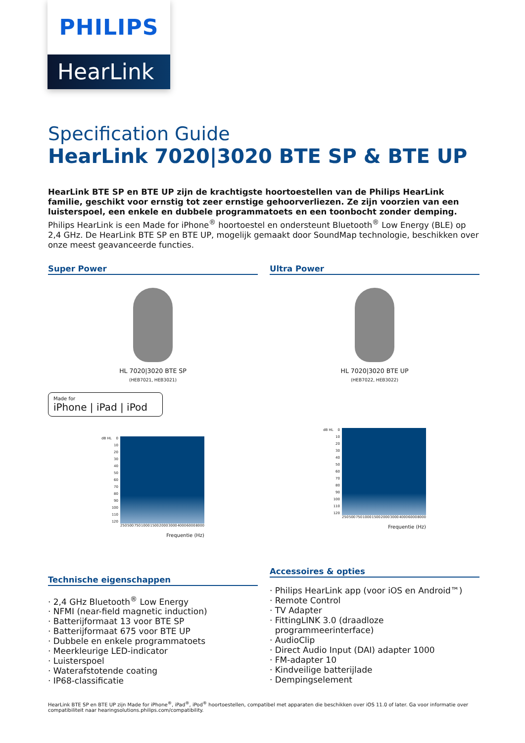PHILIPS
HearLink
Specification Guide
HearLink 7020|3020 BTE SP & BTE UP
HearLink BTE SP en BTE UP zijn de krachtigste hoortoestellen van de Philips HearLink familie, geschikt voor ernstig tot zeer ernstige gehoorverliezen. Ze zijn voorzien van een luisterspoel, een enkele en dubbele programmatoets en een toonbocht zonder demping. Philips HearLink is een Made for iPhone<sup>®</sup> hoortoestel en ondersteunt Bluetooth<sup>®</sup> Low Energy (BLE) op 2,4 GHz. De HearLink BTE SP en BTE UP, mogelijk gemaakt door SoundMap technologie, beschikken over onze meest geavanceerde functies.
Super Power
HL 7020|3020 BTE SP
(HEB7021, HEB3021)
Made for
iPhone | iPad | iPod
dB HL
0
10
20
30
40
50
60
70
80
90
100
110
120
250 500 750 1000 1500 2000 3000 4000 6000 8000
Frequentie (Hz)
Technische eigenschappen
· 2,4 GHz Bluetooth<sup>®</sup> Low Energy
· NFMI (near-field magnetic induction)
· Batterijformaat 13 voor BTE SP
· Batterijformaat 675 voor BTE UP
· Dubbele en enkele programmatoets
· Meerkleurige LED-indicator
· Luisterspoel
· Waterafstotende coating
· IP68-classificatie
Ultra Power
HL 7020|3020 BTE UP
(HEB7022, HEB3022)
dB HL
0
10
20
30
40
50
60
70
80
90
100
110
120
250 500 750 1000 1500 2000 3000 4000 6000 8000
Frequentie (Hz)
Accessoires & opties
· Philips HearLink app (voor iOS en Android™)
· Remote Control
· TV Adapter
· FittingLINK 3.0 (draadloze
programmeerinterface)
· AudioClip
· Direct Audio Input (DAI) adapter 1000
· FM-adapter 10
· Kindveilige batterijlade
· Dempingselement
HearLink BTE SP en BTE UP zijn Made for iPhone<sup>®</sup>, iPad<sup>®</sup>, iPod<sup>®</sup> hoortoestellen, compatibel met apparaten die beschikken over iOS 11.0 of later. Ga voor informatie over compatibiliteit naar hearingsolutions.philips.com/compatibility.